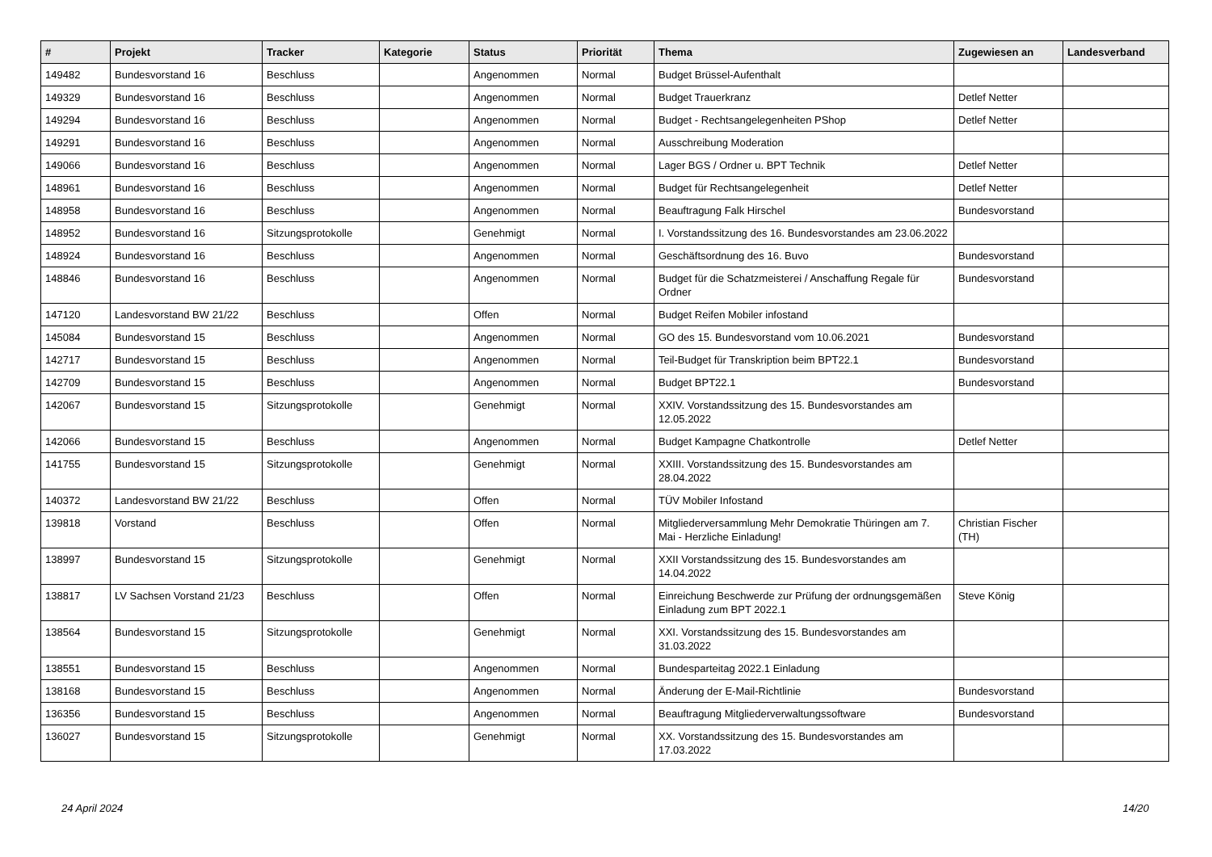| # | Projekt | Tracker | Kategorie | Status | Priorität | Thema | Zugewiesen an | Landesverband |
| --- | --- | --- | --- | --- | --- | --- | --- | --- |
| 149482 | Bundesvorstand 16 | Beschluss | | Angenommen | Normal | Budget Brüssel-Aufenthalt | | |
| 149329 | Bundesvorstand 16 | Beschluss | | Angenommen | Normal | Budget Trauerkranz | Detlef Netter | |
| 149294 | Bundesvorstand 16 | Beschluss | | Angenommen | Normal | Budget - Rechtsangelegenheiten PShop | Detlef Netter | |
| 149291 | Bundesvorstand 16 | Beschluss | | Angenommen | Normal | Ausschreibung Moderation | | |
| 149066 | Bundesvorstand 16 | Beschluss | | Angenommen | Normal | Lager BGS / Ordner u. BPT Technik | Detlef Netter | |
| 148961 | Bundesvorstand 16 | Beschluss | | Angenommen | Normal | Budget für Rechtsangelegenheit | Detlef Netter | |
| 148958 | Bundesvorstand 16 | Beschluss | | Angenommen | Normal | Beauftragung Falk Hirschel | Bundesvorstand | |
| 148952 | Bundesvorstand 16 | Sitzungsprotokolle | | Genehmigt | Normal | I. Vorstandssitzung des 16. Bundesvorstandes am 23.06.2022 | | |
| 148924 | Bundesvorstand 16 | Beschluss | | Angenommen | Normal | Geschäftsordnung des 16. Buvo | Bundesvorstand | |
| 148846 | Bundesvorstand 16 | Beschluss | | Angenommen | Normal | Budget für die Schatzmeisterei / Anschaffung Regale für Ordner | Bundesvorstand | |
| 147120 | Landesvorstand BW 21/22 | Beschluss | | Offen | Normal | Budget Reifen Mobiler infostand | | |
| 145084 | Bundesvorstand 15 | Beschluss | | Angenommen | Normal | GO des 15. Bundesvorstand vom 10.06.2021 | Bundesvorstand | |
| 142717 | Bundesvorstand 15 | Beschluss | | Angenommen | Normal | Teil-Budget für Transkription beim BPT22.1 | Bundesvorstand | |
| 142709 | Bundesvorstand 15 | Beschluss | | Angenommen | Normal | Budget BPT22.1 | Bundesvorstand | |
| 142067 | Bundesvorstand 15 | Sitzungsprotokolle | | Genehmigt | Normal | XXIV. Vorstandssitzung des 15. Bundesvorstandes am 12.05.2022 | | |
| 142066 | Bundesvorstand 15 | Beschluss | | Angenommen | Normal | Budget Kampagne Chatkontrolle | Detlef Netter | |
| 141755 | Bundesvorstand 15 | Sitzungsprotokolle | | Genehmigt | Normal | XXIII. Vorstandssitzung des 15. Bundesvorstandes am 28.04.2022 | | |
| 140372 | Landesvorstand BW 21/22 | Beschluss | | Offen | Normal | TÜV Mobiler Infostand | | |
| 139818 | Vorstand | Beschluss | | Offen | Normal | Mitgliederversammlung Mehr Demokratie Thüringen am 7. Mai - Herzliche Einladung! | Christian Fischer (TH) | |
| 138997 | Bundesvorstand 15 | Sitzungsprotokolle | | Genehmigt | Normal | XXII Vorstandssitzung des 15. Bundesvorstandes am 14.04.2022 | | |
| 138817 | LV Sachsen Vorstand 21/23 | Beschluss | | Offen | Normal | Einreichung Beschwerde zur Prüfung der ordnungsgemäßen Einladung zum BPT 2022.1 | Steve König | |
| 138564 | Bundesvorstand 15 | Sitzungsprotokolle | | Genehmigt | Normal | XXI. Vorstandssitzung des 15. Bundesvorstandes am 31.03.2022 | | |
| 138551 | Bundesvorstand 15 | Beschluss | | Angenommen | Normal | Bundesparteitag 2022.1 Einladung | | |
| 138168 | Bundesvorstand 15 | Beschluss | | Angenommen | Normal | Änderung der E-Mail-Richtlinie | Bundesvorstand | |
| 136356 | Bundesvorstand 15 | Beschluss | | Angenommen | Normal | Beauftragung Mitgliederverwaltungssoftware | Bundesvorstand | |
| 136027 | Bundesvorstand 15 | Sitzungsprotokolle | | Genehmigt | Normal | XX. Vorstandssitzung des 15. Bundesvorstandes am 17.03.2022 | | |
24 April 2024 14/20